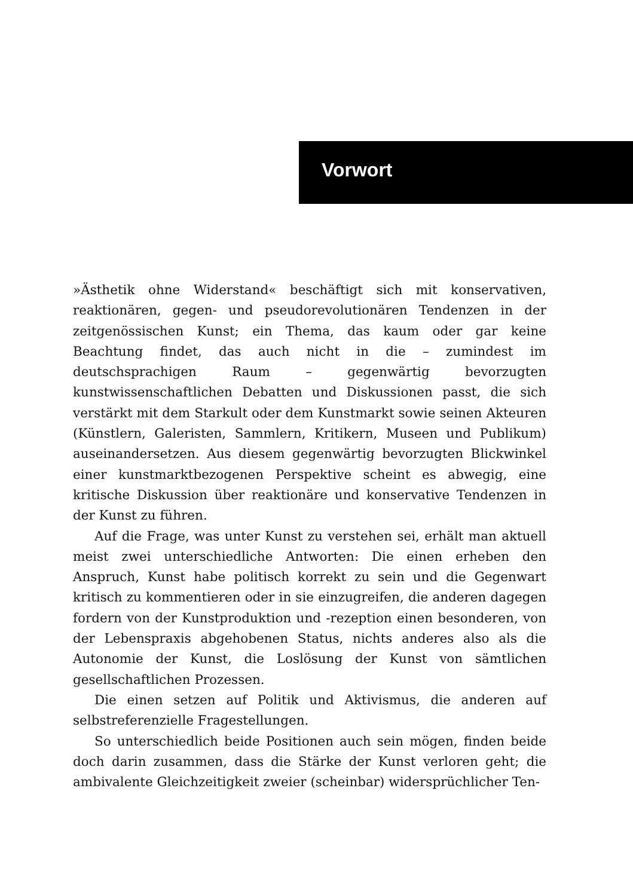Vorwort
»Ästhetik ohne Widerstand« beschäftigt sich mit konservativen, reaktionären, gegen- und pseudorevolutionären Tendenzen in der zeitgenössischen Kunst; ein Thema, das kaum oder gar keine Beachtung findet, das auch nicht in die – zumindest im deutschsprachigen Raum – gegenwärtig bevorzugten kunstwissenschaftlichen Debatten und Diskussionen passt, die sich verstärkt mit dem Starkult oder dem Kunstmarkt sowie seinen Akteuren (Künstlern, Galeristen, Sammlern, Kritikern, Museen und Publikum) auseinandersetzen. Aus diesem gegenwärtig bevorzugten Blickwinkel einer kunstmarktbezogenen Perspektive scheint es abwegig, eine kritische Diskussion über reaktionäre und konservative Tendenzen in der Kunst zu führen.
Auf die Frage, was unter Kunst zu verstehen sei, erhält man aktuell meist zwei unterschiedliche Antworten: Die einen erheben den Anspruch, Kunst habe politisch korrekt zu sein und die Gegenwart kritisch zu kommentieren oder in sie einzugreifen, die anderen dagegen fordern von der Kunstproduktion und -rezeption einen besonderen, von der Lebenspraxis abgehobenen Status, nichts anderes also als die Autonomie der Kunst, die Loslösung der Kunst von sämtlichen gesellschaftlichen Prozessen.
Die einen setzen auf Politik und Aktivismus, die anderen auf selbstreferenzielle Fragestellungen.
So unterschiedlich beide Positionen auch sein mögen, finden beide doch darin zusammen, dass die Stärke der Kunst verloren geht; die ambivalente Gleichzeitigkeit zweier (scheinbar) widersprüchlicher Ten-